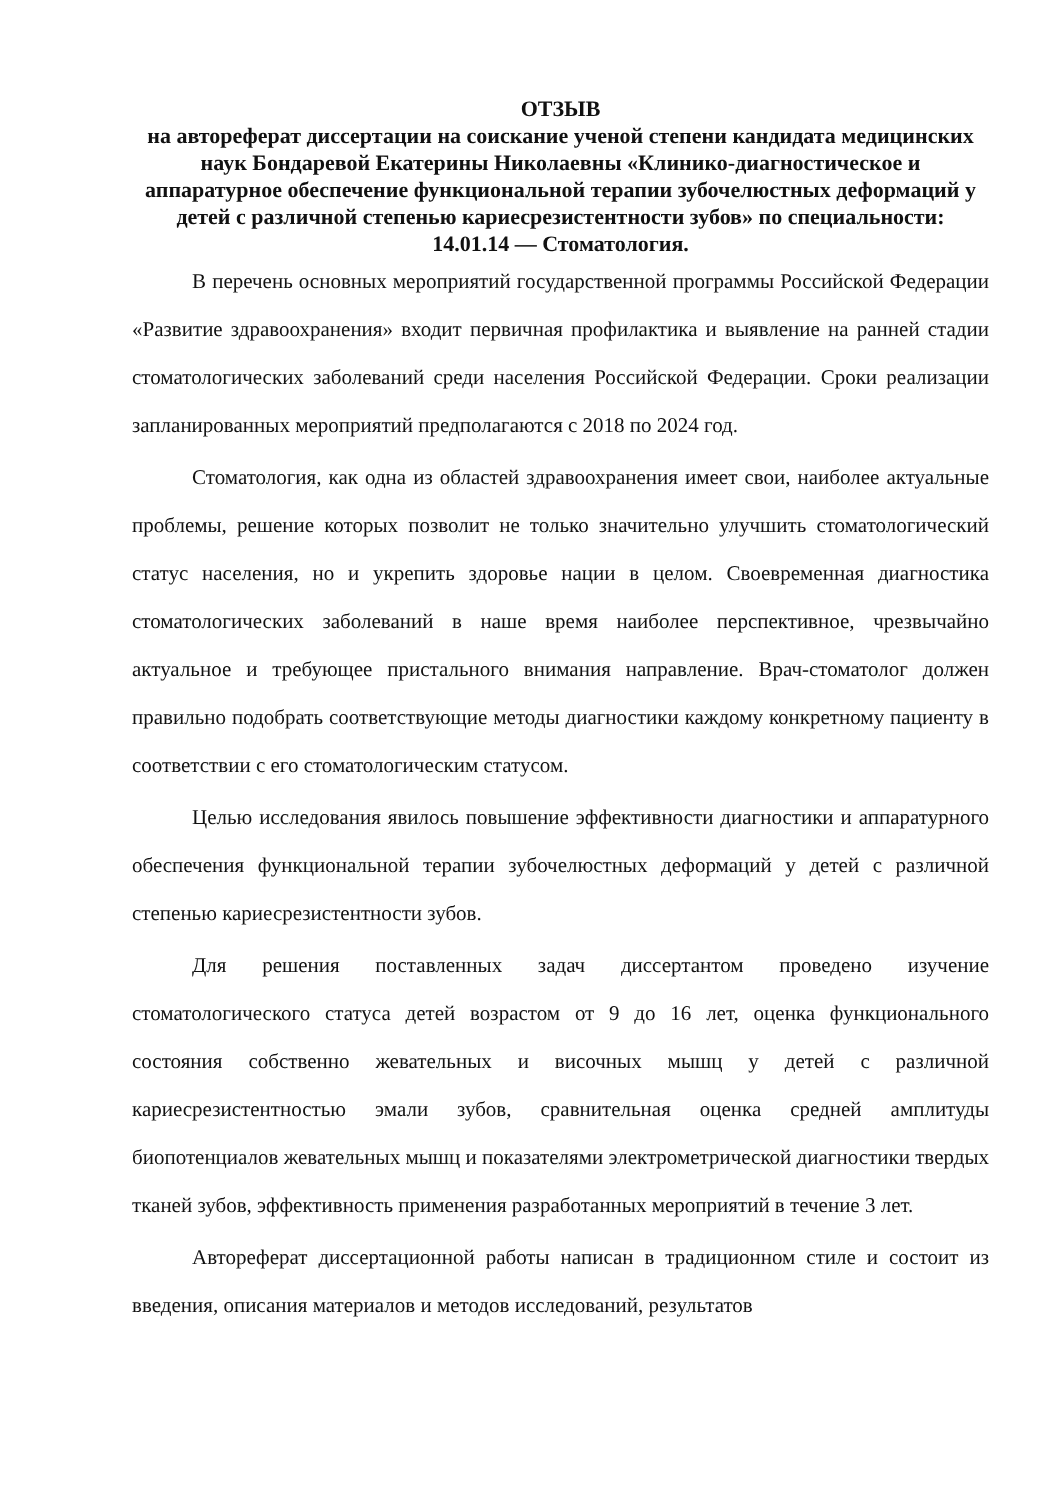ОТЗЫВ
на автореферат диссертации на соискание ученой степени кандидата медицинских наук Бондаревой Екатерины Николаевны «Клинико-диагностическое и аппаратурное обеспечение функциональной терапии зубочелюстных деформаций у детей с различной степенью кариесрезистентности зубов» по специальности:
14.01.14 — Стоматология.
В перечень основных мероприятий государственной программы Российской Федерации «Развитие здравоохранения» входит первичная профилактика и выявление на ранней стадии стоматологических заболеваний среди населения Российской Федерации. Сроки реализации запланированных мероприятий предполагаются с 2018 по 2024 год.
Стоматология, как одна из областей здравоохранения имеет свои, наиболее актуальные проблемы, решение которых позволит не только значительно улучшить стоматологический статус населения, но и укрепить здоровье нации в целом. Своевременная диагностика стоматологических заболеваний в наше время наиболее перспективное, чрезвычайно актуальное и требующее пристального внимания направление. Врач-стоматолог должен правильно подобрать соответствующие методы диагностики каждому конкретному пациенту в соответствии с его стоматологическим статусом.
Целью исследования явилось повышение эффективности диагностики и аппаратурного обеспечения функциональной терапии зубочелюстных деформаций у детей с различной степенью кариесрезистентности зубов.
Для решения поставленных задач диссертантом проведено изучение стоматологического статуса детей возрастом от 9 до 16 лет, оценка функционального состояния собственно жевательных и височных мышц у детей с различной кариесрезистентностью эмали зубов, сравнительная оценка средней амплитуды биопотенциалов жевательных мышц и показателями электрометрической диагностики твердых тканей зубов, эффективность применения разработанных мероприятий в течение 3 лет.
Автореферат диссертационной работы написан в традиционном стиле и состоит из введения, описания материалов и методов исследований, результатов